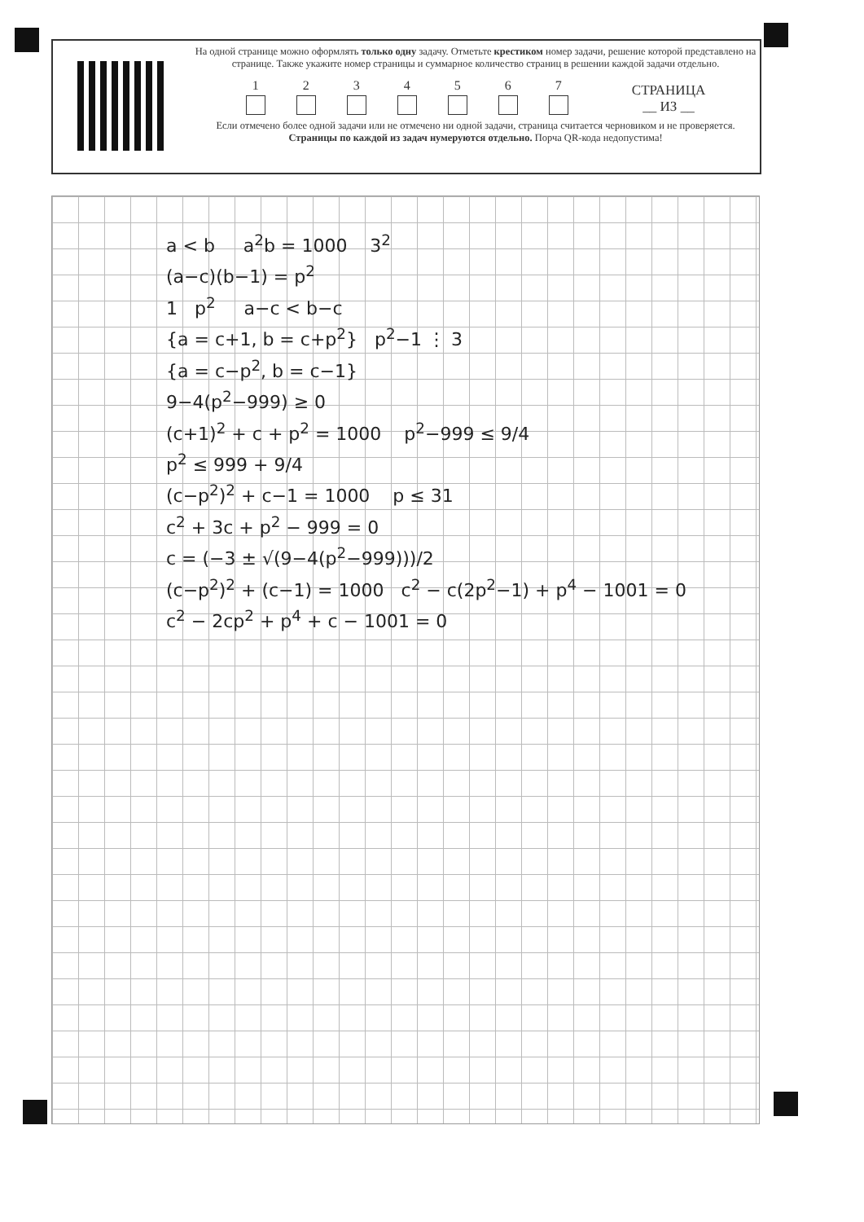На одной странице можно оформлять только одну задачу. Отметьте крестиком номер задачи, решение которой представлено на странице. Также укажите номер страницы и суммарное количество страниц в решении каждой задачи отдельно.
1
2
3
4
5
6
7
СТРАНИЦА
__ ИЗ __
Если отмечено более одной задачи или не отмечено ни одной задачи, страница считается черновиком и не проверяется. Страницы по каждой из задач нумеруются отдельно. Порча QR-кода недопустима!
a < b a<sup>2</sup>b = 1000 3<sup>2</sup>
(a−c)(b−1) = p<sup>2</sup>
1 p<sup>2</sup> a−c < b−c
{a = c+1, b = c+p<sup>2</sup>} p<sup>2</sup>−1 ⋮ 3
{a = c−p<sup>2</sup>, b = c−1}
9−4(p<sup>2</sup>−999) ≥ 0
(c+1)<sup>2</sup> + c + p<sup>2</sup> = 1000 p<sup>2</sup>−999 ≤ 9/4
p<sup>2</sup> ≤ 999 + 9/4
(c−p<sup>2</sup>)<sup>2</sup> + c−1 = 1000 p ≤ 31
c<sup>2</sup> + 3c + p<sup>2</sup> − 999 = 0
c = (−3 ± √(9−4(p<sup>2</sup>−999)))/2
(c−p<sup>2</sup>)<sup>2</sup> + (c−1) = 1000 c<sup>2</sup> − c(2p<sup>2</sup>−1) + p<sup>4</sup> − 1001 = 0
c<sup>2</sup> − 2cp<sup>2</sup> + p<sup>4</sup> + c − 1001 = 0